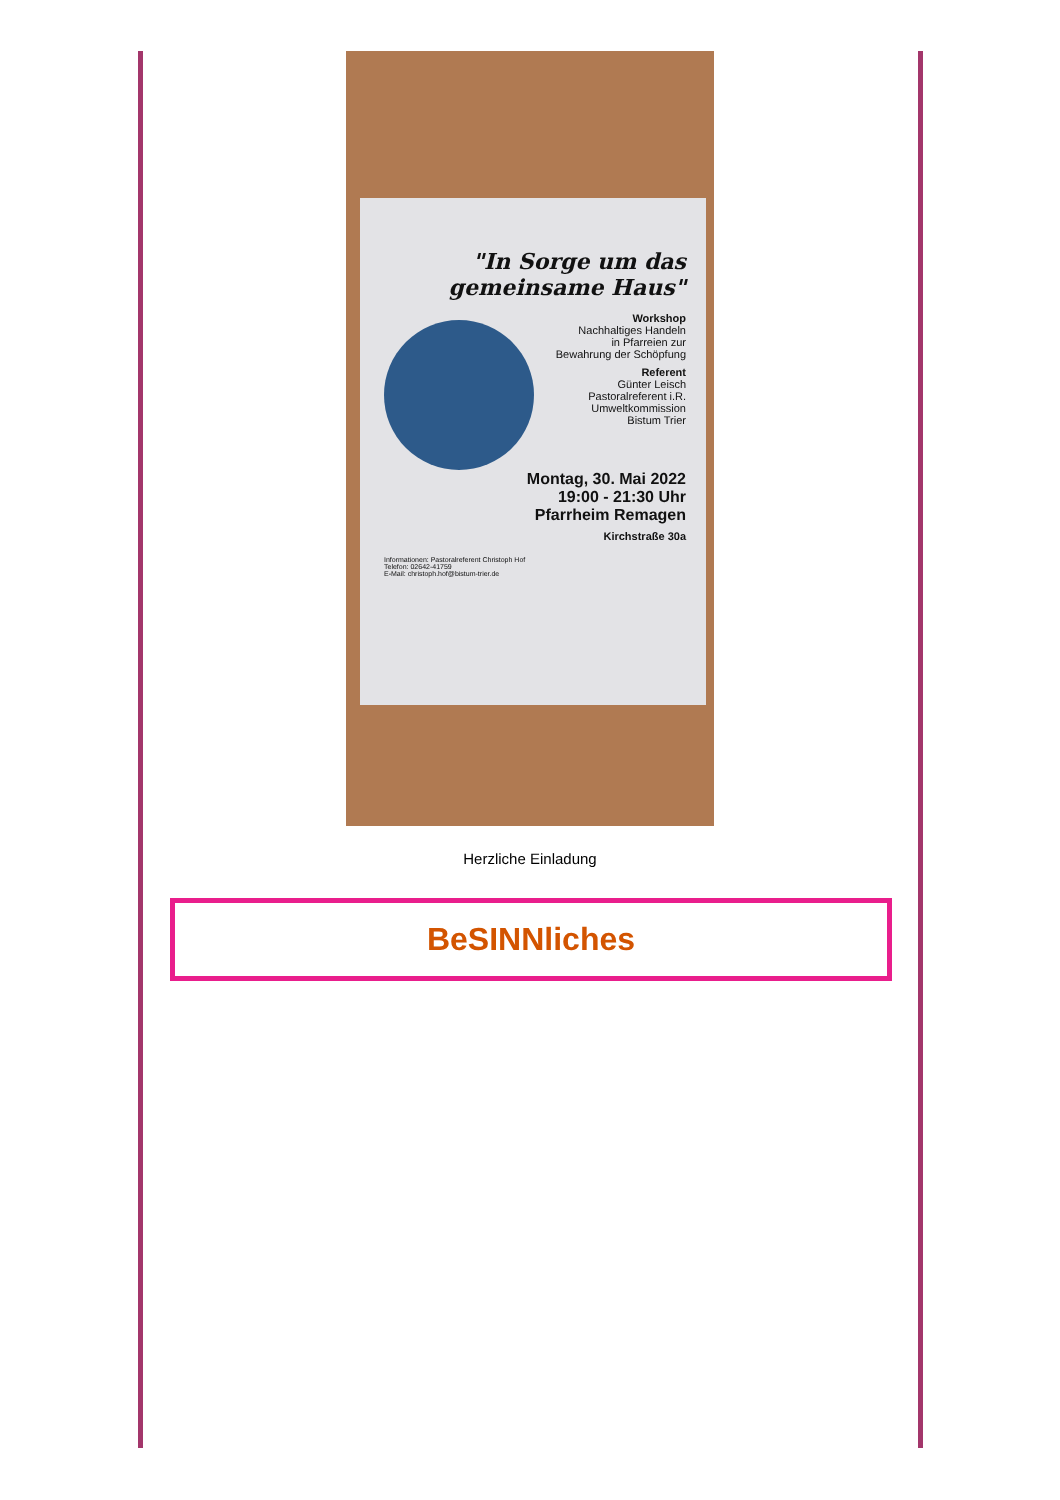"In Sorge um das gemeinsame Haus"
Workshop
Nachhaltiges Handeln
in Pfarreien zur
Bewahrung der Schöpfung
Referent
Günter Leisch
Pastoralreferent i.R.
Umweltkommission
Bistum Trier
Montag, 30. Mai 2022
19:00 - 21:30 Uhr
Pfarrheim Remagen
Kirchstraße 30a
Informationen: Pastoralreferent Christoph Hof
Telefon: 02642-41759
E-Mail: christoph.hof@bistum-trier.de
Herzliche Einladung
BeSINNliches